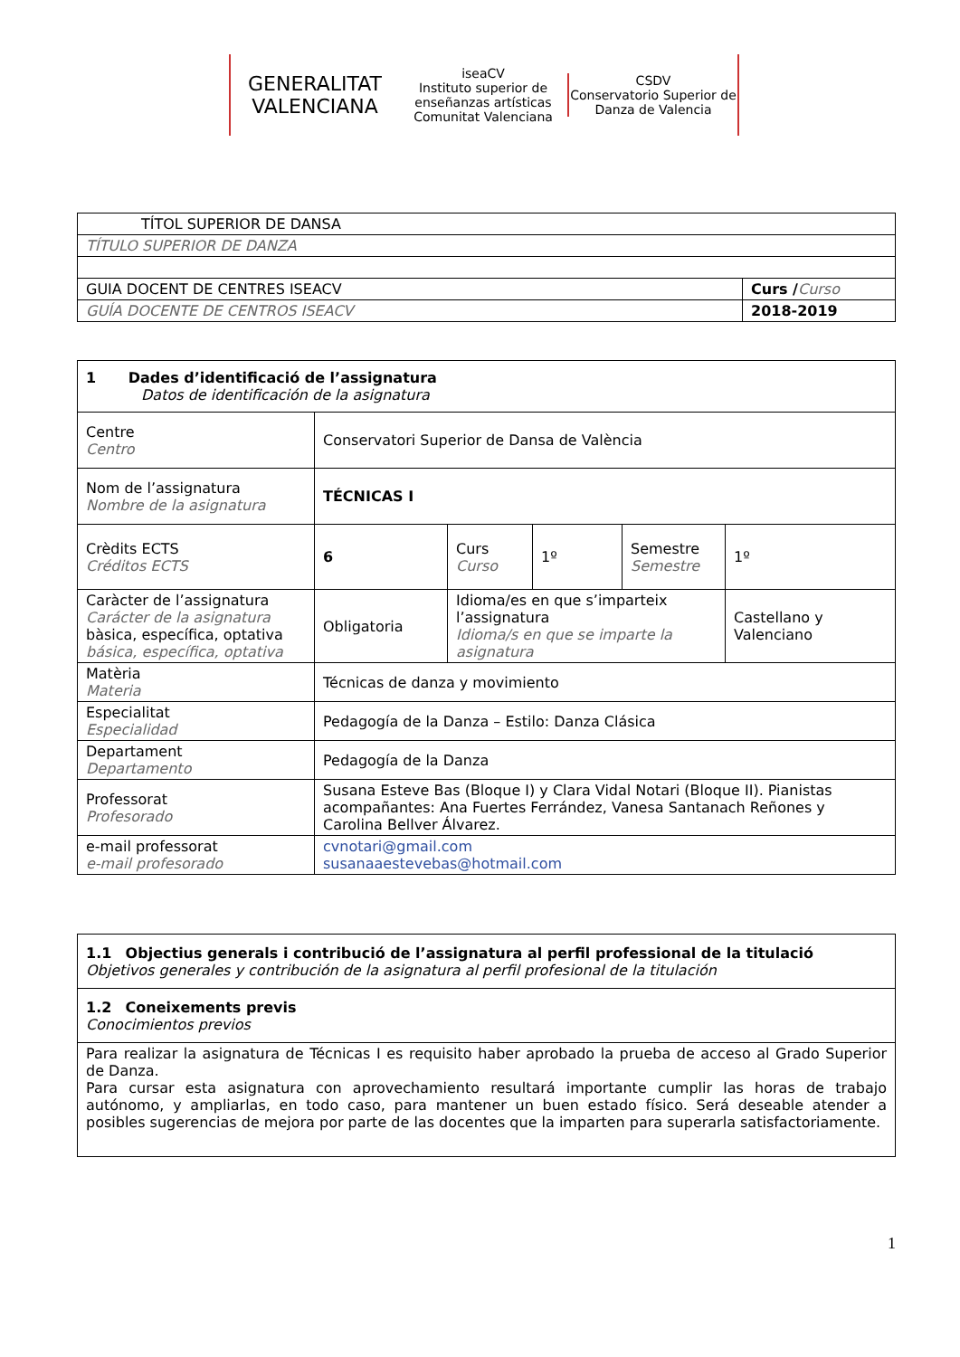GENERALITAT VALENCIANA
iseaCV
Instituto superior de enseñanzas artísticas Comunitat Valenciana
CSDV
Conservatorio Superior de Danza de Valencia
| TÍTOL SUPERIOR DE DANSA | |
| TÍTULO SUPERIOR DE DANZA | |
| GUIA DOCENT DE CENTRES ISEACV | Curs / Curso |
| GUÍA DOCENTE DE CENTROS ISEACV | 2018-2019 |
| 1 Dades d’identificació de l’assignatura Datos de identificación de la asignatura | | | | | |
| Centre Centro | Conservatori Superior de Dansa de València | | | | |
| Nom de l’assignatura Nombre de la asignatura | TÉCNICAS I | | | | |
| Crèdits ECTS Créditos ECTS | 6 | Curs Curso | 1º | Semestre Semestre | 1º |
| Caràcter de l’assignatura Carácter de la asignatura bàsica, específica, optativa básica, específica, optativa | Obligatoria | Idioma/es en que s’imparteix l’assignatura Idioma/s en que se imparte la asignatura | | | Castellano y Valenciano |
| Matèria Materia | Técnicas de danza y movimiento | | | | |
| Especialitat Especialidad | Pedagogía de la Danza – Estilo: Danza Clásica | | | | |
| Departament Departamento | Pedagogía de la Danza | | | | |
| Professorat Profesorado | Susana Esteve Bas (Bloque I) y Clara Vidal Notari (Bloque II). Pianistas acompañantes: Ana Fuertes Ferrández, Vanesa Santanach Reñones y Carolina Bellver Álvarez. | | | | |
| e-mail professorat e-mail profesorado | cvnotari@gmail.com susanaaestevebas@hotmail.com | | | | |
| 1.1 Objectius generals i contribució de l’assignatura al perfil professional de la titulació Objetivos generales y contribución de la asignatura al perfil profesional de la titulación |
| 1.2 Coneixements previs Conocimientos previos |
| Para realizar la asignatura de Técnicas I es requisito haber aprobado la prueba de acceso al Grado Superior de Danza. Para cursar esta asignatura con aprovechamiento resultará importante cumplir las horas de trabajo autónomo, y ampliarlas, en todo caso, para mantener un buen estado físico. Será deseable atender a posibles sugerencias de mejora por parte de las docentes que la imparten para superarla satisfactoriamente. |
1